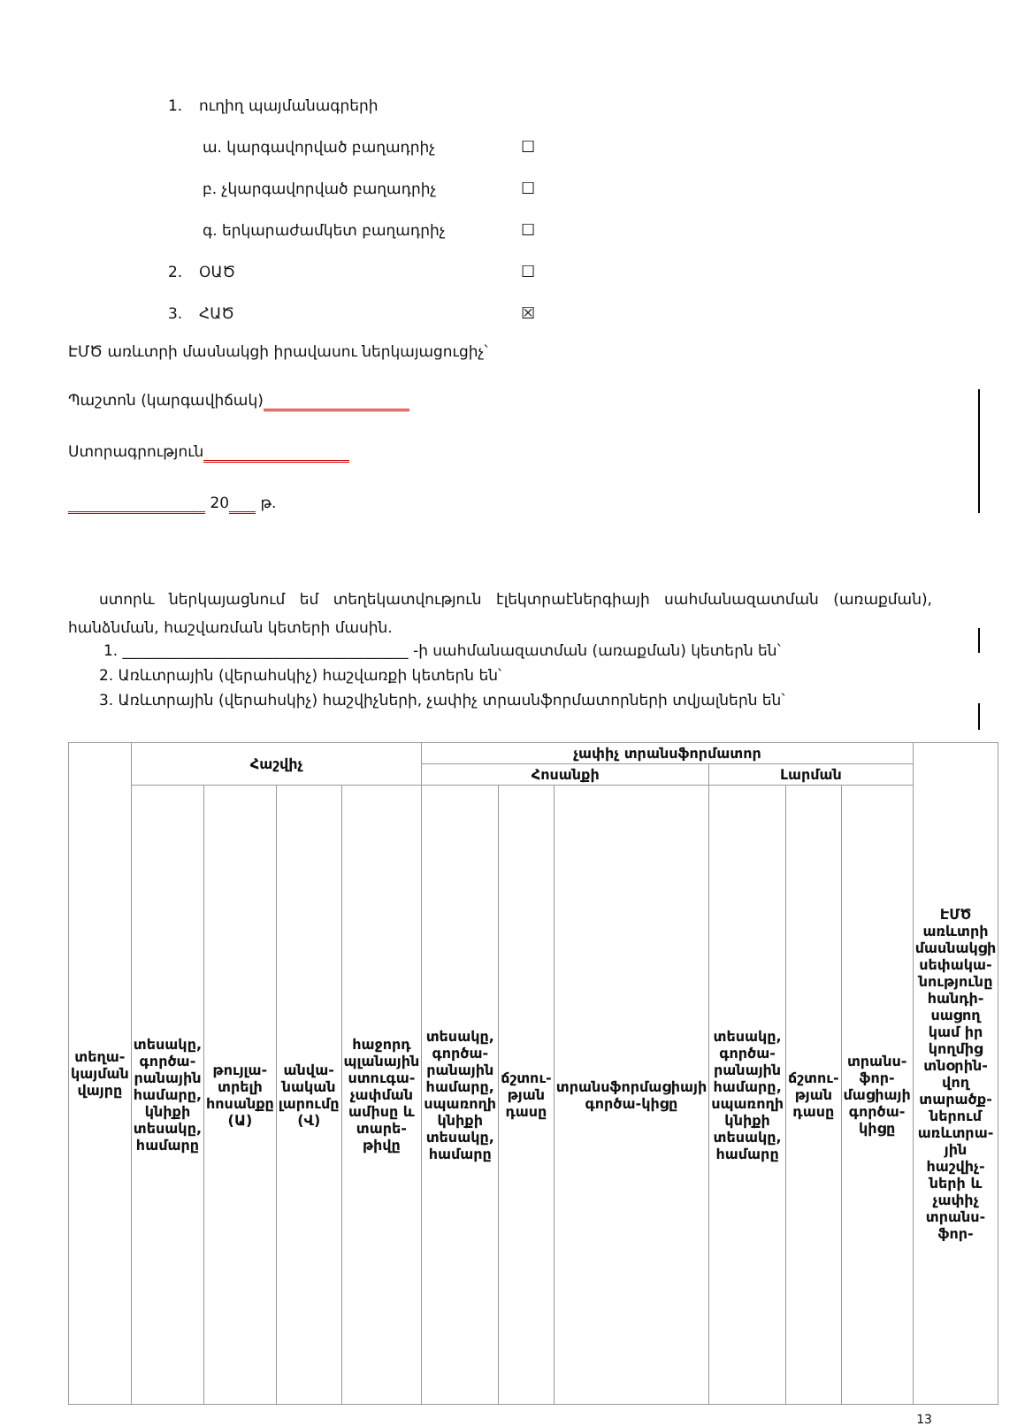1. ուղիղ պայմանագրերի
ա. կարգավորված բաղադրիչ ☐
բ. չկարգավորված բաղադրիչ ☐
գ. երկարաժամկետ բաղադրիչ ☐
2. ՕԱԾ ☐
3. ՀԱԾ ☒
ԷՄԾ առևտրի մասնակցի իրավասու ներկայացուցիչ՝
Պաշտոն (կարգավիճակ)
Ստորագրություն
20 թ.
ստորև ներկայացնում եմ տեղեկատվություն էլեկտրաէներգիայի սահմանազատման (առաքման), հանձնման, հաշվառման կետերի մասին.
1. ______________________________________ -ի սահմանազատման (առաքման) կետերն են՝
2. Առևտրային (վերահսկիչ) հաշվառքի կետերն են՝
3. Առևտրային (վերահսկիչ) հաշվիչների, չափիչ տրասնֆորմատորների տվյալներն են՝
| տեղա-կայման վայրը | Հաշվիչ | | | | չափիչ տրանսֆորմատոր | | | | | | ԷՄԾ առևտրի մասնակցի սեփակա-նությունը հանդի-սացող կամ իր կողմից տնօրին-վող տարածք-ներում առևտրա-յին հաշվիչ-ների և չափիչ տրանս-ֆոր- |
| | | | | | Հոսանքի | | | Լարման | | | |
| | տեսակը, գործա-րանային համարը, կնիքի տեսակը, համարը | թույլա-տրելի հոսանքը (Ա) | անվա-նական լարումը (Վ) | հաջորդ պլանային ստուգա-չափման ամիսը և տարե-թիվը | տեսակը, գործա-րանային համարը, սպառողի կնիքի տեսակը, համարը | ճշտու-թյան դասը | տրանսֆորմացիայի գործա-կիցը | տեսակը, գործա-րանային համարը, սպառողի կնիքի տեսակը, համարը | ճշտու-թյան դասը | տրանս-ֆոր-մացիայի գործա-կիցը | |
13